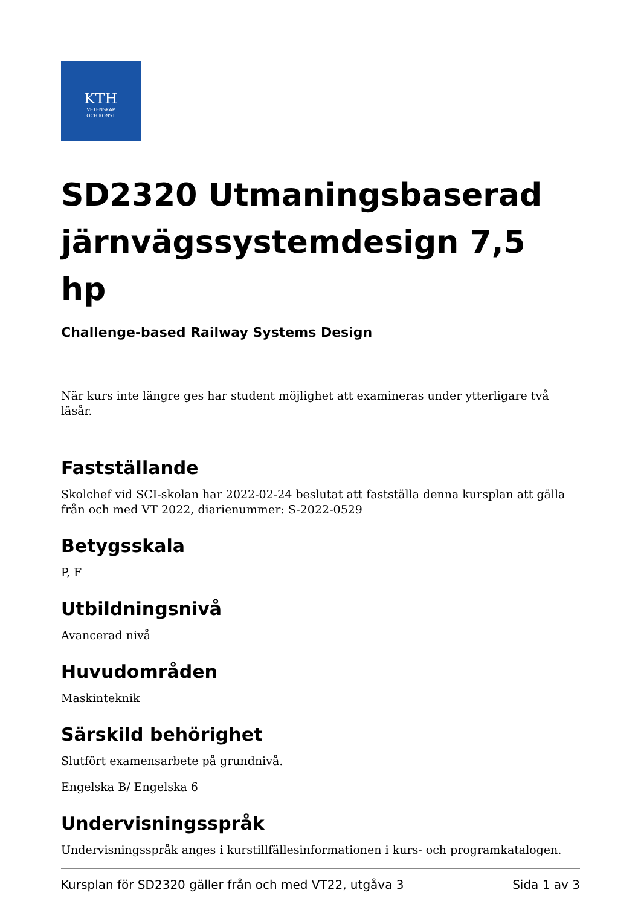KTH
VETENSKAP
OCH KONST
SD2320 Utmaningsbaserad järnvägssystemdesign 7,5 hp
Challenge-based Railway Systems Design
När kurs inte längre ges har student möjlighet att examineras under ytterligare två läsår.
Fastställande
Skolchef vid SCI-skolan har 2022-02-24 beslutat att fastställa denna kursplan att gälla från och med VT 2022, diarienummer: S-2022-0529
Betygsskala
P, F
Utbildningsnivå
Avancerad nivå
Huvudområden
Maskinteknik
Särskild behörighet
Slutfört examensarbete på grundnivå.
Engelska B/ Engelska 6
Undervisningsspråk
Undervisningsspråk anges i kurstillfällesinformationen i kurs- och programkatalogen.
Kursplan för SD2320 gäller från och med VT22, utgåva 3 Sida 1 av 3